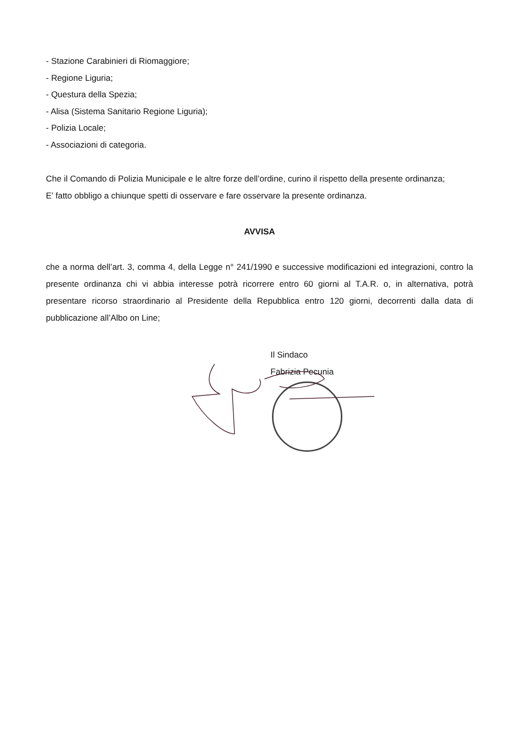- Stazione Carabinieri di Riomaggiore;
- Regione Liguria;
- Questura della Spezia;
- Alisa (Sistema Sanitario Regione Liguria);
- Polizia Locale;
- Associazioni di categoria.
Che il Comando di Polizia Municipale e le altre forze dell’ordine, curino il rispetto della presente ordinanza;
E’ fatto obbligo a chiunque spetti di osservare e fare osservare la presente ordinanza.
AVVISA
che a norma dell’art. 3, comma 4, della Legge n° 241/1990 e successive modificazioni ed integrazioni, contro la presente ordinanza chi vi abbia interesse potrà ricorrere entro 60 giorni al T.A.R. o, in alternativa, potrà presentare ricorso straordinario al Presidente della Repubblica entro 120 giorni, decorrenti dalla data di pubblicazione all’Albo on Line;
Il Sindaco
Fabrizia Pecunia